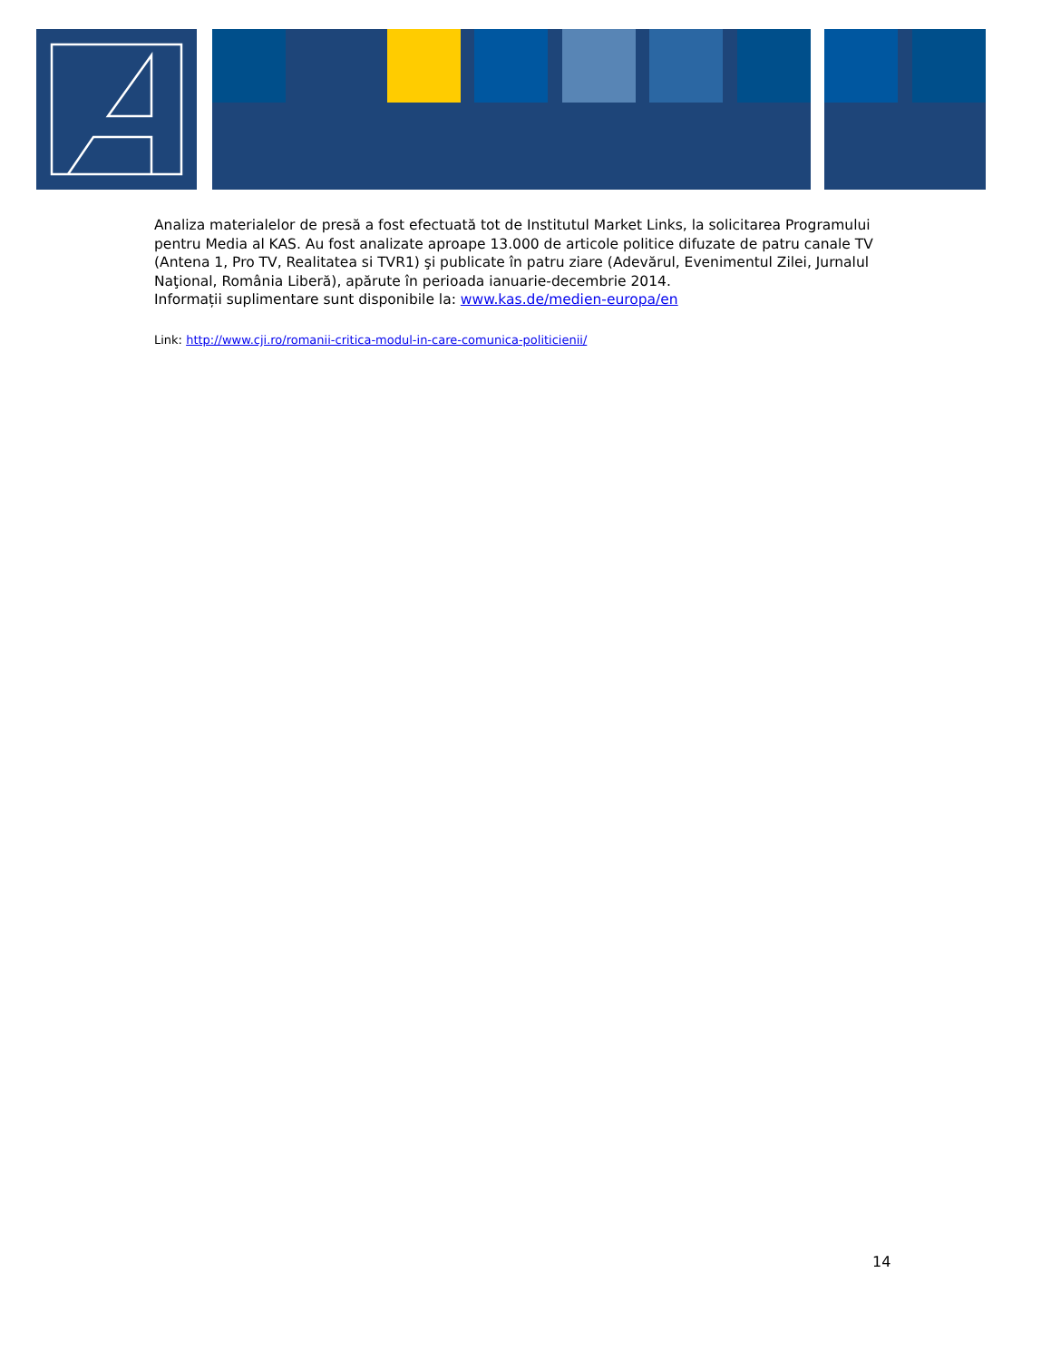Analiza materialelor de presă a fost efectuată tot de Institutul Market Links, la solicitarea Programului pentru Media al KAS. Au fost analizate aproape 13.000 de articole politice difuzate de patru canale TV (Antena 1, Pro TV, Realitatea si TVR1) şi publicate în patru ziare (Adevărul, Evenimentul Zilei, Jurnalul Naţional, România Liberă), apărute în perioada ianuarie-decembrie 2014.
Informații suplimentare sunt disponibile la: www.kas.de/medien-europa/en
Link: http://www.cji.ro/romanii-critica-modul-in-care-comunica-politicienii/
14